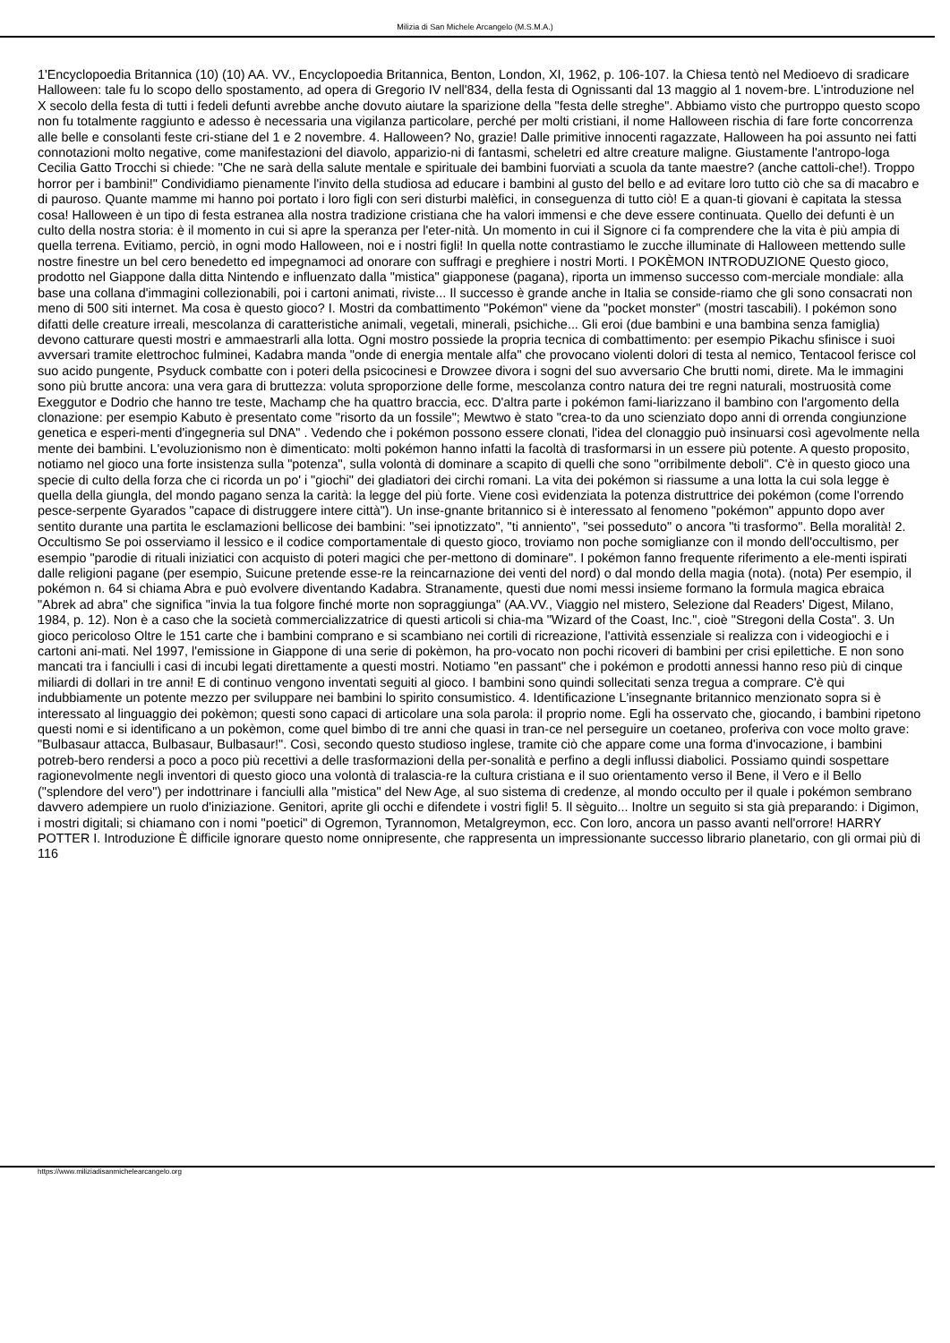Milizia di San Michele Arcangelo (M.S.M.A.)
1'Encyclopoedia Britannica (10) (10) AA. VV., Encyclopoedia Britannica, Benton, London, XI, 1962, p. 106-107. la Chiesa tentò nel Medioevo di sradicare Halloween: tale fu lo scopo dello spostamento, ad opera di Gregorio IV nell'834, della festa di Ognissanti dal 13 maggio al 1 novem-bre. L'introduzione nel X secolo della festa di tutti i fedeli defunti avrebbe anche dovuto aiutare la sparizione della "festa delle streghe". Abbiamo visto che purtroppo questo scopo non fu totalmente raggiunto e adesso è necessaria una vigilanza particolare, perché per molti cristiani, il nome Halloween rischia di fare forte concorrenza alle belle e consolanti feste cri-stiane del 1 e 2 novembre. 4. Halloween? No, grazie! Dalle primitive innocenti ragazzate, Halloween ha poi assunto nei fatti connotazioni molto negative, come manifestazioni del diavolo, apparizio-ni di fantasmi, scheletri ed altre creature maligne. Giustamente l'antropo-loga Cecilia Gatto Trocchi si chiede: "Che ne sarà della salute mentale e spirituale dei bambini fuorviati a scuola da tante maestre? (anche cattoli-che!). Troppo horror per i bambini!" Condividiamo pienamente l'invito della studiosa ad educare i bambini al gusto del bello e ad evitare loro tutto ciò che sa di macabro e di pauroso. Quante mamme mi hanno poi portato i loro figli con seri disturbi malèfici, in conseguenza di tutto ciò! E a quan-ti giovani è capitata la stessa cosa! Halloween è un tipo di festa estranea alla nostra tradizione cristiana che ha valori immensi e che deve essere continuata. Quello dei defunti è un culto della nostra storia: è il momento in cui si apre la speranza per l'eter-nità. Un momento in cui il Signore ci fa comprendere che la vita è più ampia di quella terrena. Evitiamo, perciò, in ogni modo Halloween, noi e i nostri figli! In quella notte contrastiamo le zucche illuminate di Halloween mettendo sulle nostre finestre un bel cero benedetto ed impegnamoci ad onorare con suffragi e preghiere i nostri Morti. I POKÈMON INTRODUZIONE Questo gioco, prodotto nel Giappone dalla ditta Nintendo e influenzato dalla "mistica" giapponese (pagana), riporta un immenso successo com-merciale mondiale: alla base una collana d'immagini collezionabili, poi i cartoni animati, riviste... Il successo è grande anche in Italia se conside-riamo che gli sono consacrati non meno di 500 siti internet. Ma cosa è questo gioco? I. Mostri da combattimento "Pokémon" viene da "pocket monster" (mostri tascabili). I pokémon sono difatti delle creature irreali, mescolanza di caratteristiche animali, vegetali, minerali, psichiche... Gli eroi (due bambini e una bambina senza famiglia) devono catturare questi mostri e ammaestrarli alla lotta. Ogni mostro possiede la propria tecnica di combattimento: per esempio Pikachu sfinisce i suoi avversari tramite elettrochoc fulminei, Kadabra manda "onde di energia mentale alfa" che provocano violenti dolori di testa al nemico, Tentacool ferisce col suo acido pungente, Psyduck combatte con i poteri della psicocinesi e Drowzee divora i sogni del suo avversario Che brutti nomi, direte. Ma le immagini sono più brutte ancora: una vera gara di bruttezza: voluta sproporzione delle forme, mescolanza contro natura dei tre regni naturali, mostruosità come Exeggutor e Dodrio che hanno tre teste, Machamp che ha quattro braccia, ecc. D'altra parte i pokémon fami-liarizzano il bambino con l'argomento della clonazione: per esempio Kabuto è presentato come "risorto da un fossile"; Mewtwo è stato "crea-to da uno scienziato dopo anni di orrenda congiunzione genetica e esperi-menti d'ingegneria sul DNA" . Vedendo che i pokémon possono essere clonati, l'idea del clonaggio può insinuarsi così agevolmente nella mente dei bambini. L'evoluzionismo non è dimenticato: molti pokémon hanno infatti la facoltà di trasformarsi in un essere più potente. A questo proposito, notiamo nel gioco una forte insistenza sulla "potenza", sulla volontà di dominare a scapito di quelli che sono "orribilmente deboli". C'è in questo gioco una specie di culto della forza che ci ricorda un po' i "giochi" dei gladiatori dei circhi romani. La vita dei pokémon si riassume a una lotta la cui sola legge è quella della giungla, del mondo pagano senza la carità: la legge del più forte. Viene così evidenziata la potenza distruttrice dei pokémon (come l'orrendo pesce-serpente Gyarados "capace di distruggere intere città"). Un inse-gnante britannico si è interessato al fenomeno "pokémon" appunto dopo aver sentito durante una partita le esclamazioni bellicose dei bambini: "sei ipnotizzato", "ti anniento", "sei posseduto" o ancora "ti trasformo". Bella moralità! 2. Occultismo Se poi osserviamo il lessico e il codice comportamentale di questo gioco, troviamo non poche somiglianze con il mondo dell'occultismo, per esempio "parodie di rituali iniziatici con acquisto di poteri magici che per-mettono di dominare". I pokémon fanno frequente riferimento a ele-menti ispirati dalle religioni pagane (per esempio, Suicune pretende esse-re la reincarnazione dei venti del nord) o dal mondo della magia (nota). (nota) Per esempio, il pokémon n. 64 si chiama Abra e può evolvere diventando Kadabra. Stranamente, questi due nomi messi insieme formano la formula magica ebraica "Abrek ad abra" che significa "invia la tua folgore finché morte non sopraggiunga" (AA.VV., Viaggio nel mistero, Selezione dal Readers' Digest, Milano, 1984, p. 12). Non è a caso che la società commercializzatrice di questi articoli si chia-ma "Wizard of the Coast, Inc.", cioè "Stregoni della Costa". 3. Un gioco pericoloso Oltre le 151 carte che i bambini comprano e si scambiano nei cortili di ricreazione, l'attività essenziale si realizza con i videogiochi e i cartoni ani-mati. Nel 1997, l'emissione in Giappone di una serie di pokèmon, ha pro-vocato non pochi ricoveri di bambini per crisi epilettiche. E non sono mancati tra i fanciulli i casi di incubi legati direttamente a questi mostri. Notiamo "en passant" che i pokémon e prodotti annessi hanno reso più di cinque miliardi di dollari in tre anni! E di continuo vengono inventati seguiti al gioco. I bambini sono quindi sollecitati senza tregua a comprare. C'è qui indubbiamente un potente mezzo per sviluppare nei bambini lo spirito consumistico. 4. Identificazione L'insegnante britannico menzionato sopra si è interessato al linguaggio dei pokèmon; questi sono capaci di articolare una sola parola: il proprio nome. Egli ha osservato che, giocando, i bambini ripetono questi nomi e si identificano a un pokèmon, come quel bimbo di tre anni che quasi in tran-ce nel perseguire un coetaneo, proferiva con voce molto grave: "Bulbasaur attacca, Bulbasaur, Bulbasaur!". Così, secondo questo studioso inglese, tramite ciò che appare come una forma d'invocazione, i bambini potreb-bero rendersi a poco a poco più recettivi a delle trasformazioni della per-sonalità e perfino a degli influssi diabolici. Possiamo quindi sospettare ragionevolmente negli inventori di questo gioco una volontà di tralascia-re la cultura cristiana e il suo orientamento verso il Bene, il Vero e il Bello ("splendore del vero") per indottrinare i fanciulli alla "mistica" del New Age, al suo sistema di credenze, al mondo occulto per il quale i pokémon sembrano davvero adempiere un ruolo d'iniziazione. Genitori, aprite gli occhi e difendete i vostri figli! 5. Il sèguito... Inoltre un seguito si sta già preparando: i Digimon, i mostri digitali; si chiamano con i nomi "poetici" di Ogremon, Tyrannomon, Metalgreymon, ecc. Con loro, ancora un passo avanti nell'orrore! HARRY POTTER I. Introduzione È difficile ignorare questo nome onnipresente, che rappresenta un impressionante successo librario planetario, con gli ormai più di 116
https://www.miliziadisanmichelearcangelo.org